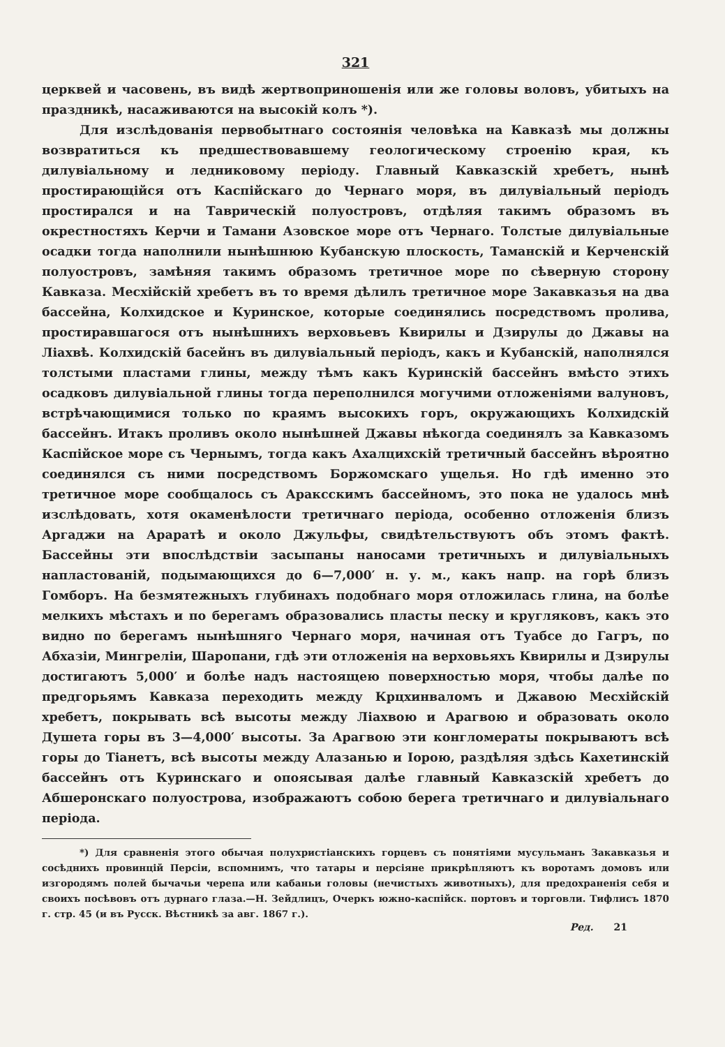321
церквей и часовень, въ видѣ жертвоприношенія или же головы воловъ, убитыхъ на праздникѣ, насаживаются на высокій колъ *).
Для изслѣдованія первобытнаго состоянія человѣка на Кавказѣ мы должны возвратиться къ предшествовавшему геологическому строенію края, къ дилувіальному и ледниковому періоду. Главный Кавказскій хребетъ, нынѣ простирающійся отъ Каспійскаго до Чернаго моря, въ дилувіальный періодъ простирался и на Таврическій полуостровъ, отдѣляя такимъ образомъ въ окрестностяхъ Керчи и Тамани Азовское море отъ Чернаго. Толстые дилувіальные осадки тогда наполнили нынѣшнюю Кубанскую плоскость, Таманскій и Керченскій полуостровъ, замѣняя такимъ образомъ третичное море по сѣверную сторону Кавказа. Месхійскій хребетъ въ то время дѣлилъ третичное море Закавказья на два бассейна, Колхидское и Куринское, которые соединялись посредствомъ пролива, простиравшагося отъ нынѣшнихъ верховьевъ Квирилы и Дзирулы до Джавы на Ліахвѣ. Колхидскій басейнъ въ дилувіальный періодъ, какъ и Кубанскій, наполнялся толстыми пластами глины, между тѣмъ какъ Куринскій бассейнъ вмѣсто этихъ осадковъ дилувіальной глины тогда переполнился могучими отложеніями валуновъ, встрѣчающимися только по краямъ высокихъ горъ, окружающихъ Колхидскій бассейнъ. Итакъ проливъ около нынѣшней Джавы нѣкогда соединялъ за Кавказомъ Каспійское море съ Чернымъ, тогда какъ Ахалцихскій третичный бассейнъ вѣроятно соединялся съ ними посредствомъ Боржомскаго ущелья. Но гдѣ именно это третичное море сообщалось съ Араксскимъ бассейномъ, это пока не удалось мнѣ изслѣдовать, хотя окаменѣлости третичнаго періода, особенно отложенія близъ Аргаджи на Араратѣ и около Джульфы, свидѣтельствуютъ объ этомъ фактѣ. Бассейны эти впослѣдствіи засыпаны наносами третичныхъ и дилувіальныхъ напластованій, подымающихся до 6—7,000′ н. у. м., какъ напр. на горѣ близъ Гомборъ. На безмятежныхъ глубинахъ подобнаго моря отложилась глина, на болѣе мелкихъ мѣстахъ и по берегамъ образовались пласты песку и кругляковъ, какъ это видно по берегамъ нынѣшняго Чернаго моря, начиная отъ Туабсе до Гагръ, по Абхазіи, Мингреліи, Шаропани, гдѣ эти отложенія на верховьяхъ Квирилы и Дзирулы достигаютъ 5,000′ и болѣе надъ настоящею поверхностью моря, чтобы далѣе по предгорьямъ Кавказа переходить между Крцхинваломъ и Джавою Месхійскій хребетъ, покрывать всѣ высоты между Ліахвою и Арагвою и образовать около Душета горы въ 3—4,000′ высоты. За Арагвою эти конгломераты покрываютъ всѣ горы до Тіанетъ, всѣ высоты между Алазанью и Іорою, раздѣляя здѣсь Кахетинскій бассейнъ отъ Куринскаго и опоясывая далѣе главный Кавказскій хребетъ до Абшеронскаго полуострова, изображаютъ собою берега третичнаго и дилувіальнаго періода.
*) Для сравненія этого обычая полухристіанскихъ горцевъ съ понятіями мусульманъ Закавказья и сосѣднихъ провинцій Персіи, вспомнимъ, что татары и персіяне прикрѣпляютъ къ воротамъ домовъ или изгородямъ полей бычачьи черепа или кабаньи головы (нечистыхъ животныхъ), для предохраненія себя и своихъ посѣвовъ отъ дурнаго глаза.—Н. Зейдлицъ, Очеркъ южно-каспійск. портовъ и торговли. Тифлисъ 1870 г. стр. 45 (и въ Русск. Вѣстникѣ за авг. 1867 г.).
Ред. 21